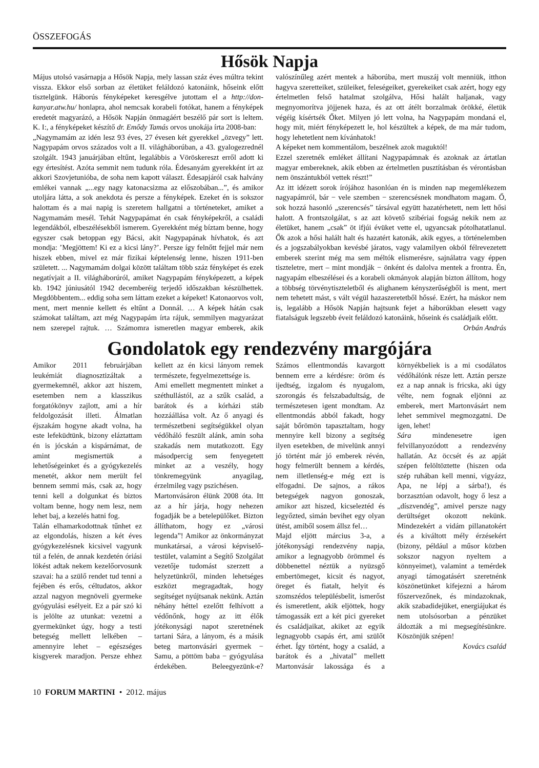ÖSSZEFOGÁS
Hősök Napja
Május utolsó vasárnapja a Hősök Napja, mely lassan száz éves múltra tekint vissza. Ekkor első sorban az életüket feláldozó katonáink, hőseink előtt tisztelgünk. Háborús fényképeket keresgélve jutottam el a http://don-kanyar.atw.hu/ honlapra, ahol nemcsak korabeli fotókat, hanem a fényképek eredetét magyarázó, a Hősök Napján önmagáért beszélő pár sort is leltem. K. I:, a fényképeket készítő dr. Emődy Tamás orvos unokája írta 2008-ban:
„Nagymamám az idén lesz 93 éves, 27 évesen két gyerekkel „özvegy” lett. Nagypapám orvos százados volt a II. világháborúban, a 43. gyalogezrednél szolgált. 1943 januárjában eltűnt, legalábbis a Vöröskereszt erről adott ki egy értesítést. Azóta semmit nem tudunk róla. Édesanyám gyerekként írt az akkori Szovjetunióba, de soha nem kapott választ. Édesapjáról csak halvány emlékei vannak „...egy nagy katonacsizma az előszobában...”, és amikor utoljára látta, a sok anekdota és persze a fényképek. Ezeket én is sokszor halottam és a mai napig is szeretem hallgatni a történeteket, amiket a Nagymamám mesél. Tehát Nagypapámat én csak fényképekről, a családi legendákból, elbeszélésekből ismerem. Gyerekként még bíztam benne, hogy egyszer csak betoppan egy Bácsi, akit Nagypapának hívhatok, és azt mondja: ’Megjöttem! Ki ez a kicsi lány?’. Persze így felnőtt fejjel már nem hiszek ebben, mivel ez már fizikai képtelenség lenne, hiszen 1911-ben született. ... Nagymamám dolgai között találtam több száz fényképet és ezek negatívjait a II. világháborúról, amiket Nagypapám fényképezett, a képek kb. 1942 júniusától 1942 decemberéig terjedő időszakban készülhettek. Megdöbbentem... eddig soha sem láttam ezeket a képeket! Katonaorvos volt, ment, mert mennie kellett és eltűnt a Donnál. … A képek hátán csak számokat találtam, azt még Nagypapám írta rájuk, semmilyen magyarázat nem szerepel rajtuk. … Számomra ismeretlen magyar emberek, akik valószínűleg azért mentek a háborúba, mert muszáj volt menniük, itthon hagyva szeretteiket, szüleiket, feleségeiket, gyerekeiket csak azért, hogy egy értelmetlen felső hatalmat szolgálva, Hősi halált haljanak, vagy megnyomorítva jöjjenek haza, és az ott átélt borzalmak örökké, életük végéig kísértsék Őket. Milyen jó lett volna, ha Nagypapám mondaná el, hogy mit, miért fényképezett le, hol készültek a képek, de ma már tudom, hogy lehetetlent nem kívánhatok!
A képeket nem kommentálom, beszélnek azok maguktól!
Ezzel szeretnék emléket állítani Nagypapámnak és azoknak az ártatlan magyar embereknek, akik ebben az értelmetlen pusztításban és vérontásban nem önszántukból vettek részt!”
Az itt idézett sorok írójához hasonlóan én is minden nap megemlékezem nagyapámról, bár − vele szemben − szerencsésnek mondhatom magam. Ő, sok hozzá hasonló „szerencsés” társával együtt hazatérhetett, nem lett hősi halott. A frontszolgálat, s az azt követő szibériai fogság nekik nem az életüket, hanem „csak” öt ifjúi évüket vette el, ugyancsak pótolhatatlanul. Ők azok a hősi halált halt és hazatért katonák, akik egyes, a történelemben és a jogszabályokban kevésbé járatos, vagy valamilyen okból félrevezetett emberek szerint még ma sem méltók elismerésre, sajnálatra vagy éppen tiszteletre, mert – mint mondják − önként és dalolva mentek a frontra. Én, nagyapám elbeszélései és a korabeli okmányok alapján bizton állítom, hogy a többség törvénytiszteletből és alighanem kényszerűségből is ment, mert nem tehetett mást, s vált végül hazaszeretetből hőssé. Ezért, ha máskor nem is, legalább a Hősök Napján hajtsunk fejet a háborúkban elesett vagy fiatalságuk legszebb éveit feláldozó katonáink, hőseink és családjaik előtt.
Orbán András
Gondolatok egy rendezvény margójára
Amikor 2011 februárjában leukémiát diagnosztizáltak a gyermekemnél, akkor azt hiszem, esetemben nem a klasszikus forgatókönyv zajlott, ami a hír feldolgozását illeti. Álmatlan éjszakám hogyne akadt volna, ha este lefeküdtünk, bizony eláztattam én is jócskán a kispárnámat, de amint megismertük a lehetőségeinket és a gyógykezelés menetét, akkor nem merült fel bennem semmi más, csak az, hogy tenni kell a dolgunkat és biztos voltam benne, hogy nem lesz, nem lehet baj, a kezelés hatni fog.
Talán elhamarkodottnak tűnhet ez az elgondolás, hiszen a két éves gyógykezelésnek kicsivel vagyunk túl a felén, de annak kezdetén óriási lökést adtak nekem kezelőorvosunk szavai: ha a szülő rendet tud tenni a fejében és erős, céltudatos, akkor azzal nagyon megnöveli gyermeke gyógyulási esélyeit. Ez a pár szó ki is jelölte az utunkat: vezetni a gyermekünket úgy, hogy a testi betegség mellett lelkében – amennyire lehet – egészséges kisgyerek maradjon. Persze ehhez kellett az én kicsi lányom remek természete, fegyelmezettsége is.
Ami emellett megmentett minket a széthullástól, az a szűk család, a barátok és a kórházi stáb hozzáállása volt. Az ő anyagi és természetbeni segítségükkel olyan védőháló feszült alánk, amin soha szakadás nem mutatkozott. Egy másodpercig sem fenyegetett minket az a veszély, hogy tönkremegyünk anyagilag, érzelmileg vagy pszichésen.
Martonvásáron élünk 2008 óta. Itt az a hír járja, hogy nehezen fogadják be a betelepülőket. Bizton állíthatom, hogy ez „városi legenda”! Amikor az önkormányzat munkatársai, a városi képviselő-testület, valamint a Segítő Szolgálat vezetője tudomást szerzett a helyzetünkről, minden lehetséges eszközt megragadtak, hogy segítséget nyújtsanak nekünk. Aztán néhány héttel ezelőtt felhívott a védőnőnk, hogy az itt élők jótékonysági napot szeretnének tartani Sára, a lányom, és a másik beteg martonvásári gyermek − Samu, a pöttöm baba − gyógyulása érdekében. Beleegyezünk-e? Számos ellentmondás kavargott bennem erre a kérdésre: öröm és ijedtség, izgalom és nyugalom, szorongás és felszabadultság, de természetesen igent mondtam. Az ellentmondás abból fakadt, hogy saját bőrömön tapasztaltam, hogy mennyire kell bizony a segítség ilyen esetekben, de mivelünk annyi jó történt már jó emberek révén, hogy felmerült bennem a kérdés, nem illetlenség-e még ezt is elfogadni. De sajnos, a rákos betegségek nagyon gonoszak, amikor azt hiszed, kicseleztéd és legyőzted, simán bevihet egy olyan ütést, amiből sosem állsz fel…
Majd eljött március 3-a, a jótékonysági rendezvény napja, amikor a legnagyobb örömmel és döbbenettel néztük a nyüzsgő embertömeget, kicsit és nagyot, öreget és fiatalt, helyit és szomszédos településbelit, ismerőst és ismeretlent, akik eljöttek, hogy támogassák ezt a két pici gyereket és családjaikat, akiket az egyik legnagyobb csapás ért, ami szülőt érhet. Így történt, hogy a család, a barátok és a „hivatal” mellett Martonvásár lakossága és a környékbeliek is a mi csodálatos védőhálónk része lett. Aztán persze ez a nap annak is fricska, aki úgy vélte, nem fognak eljönni az emberek, mert Martonvásárt nem lehet semmivel megmozgatni. De igen, lehet!
Sára mindenesetre igen felvillanyozódott a rendezvény hallatán. Az öccsét és az apját szépen felöltöztette (hiszen oda szép ruhában kell menni, vigyázz, Apa, ne lépj a sárba!), és borzasztóan odavolt, hogy ő lesz a „díszvendég”, amivel persze nagy derültséget okozott nekünk. Mindezekért a vidám pillanatokért és a kiváltott mély érzésekért (bizony, például a műsor közben sokszor nagyon nyeltem a könnyeimet), valamint a temérdek anyagi támogatásért szeretnénk köszönetünket kifejezni a három főszervezőnek, és mindazoknak, akik szabadidejüket, energiájukat és nem utolsósorban a pénzüket áldozták a mi megsegítésünkre. Köszönjük szépen!
Kovács család
10 FORUM MARTINI • 2012. május